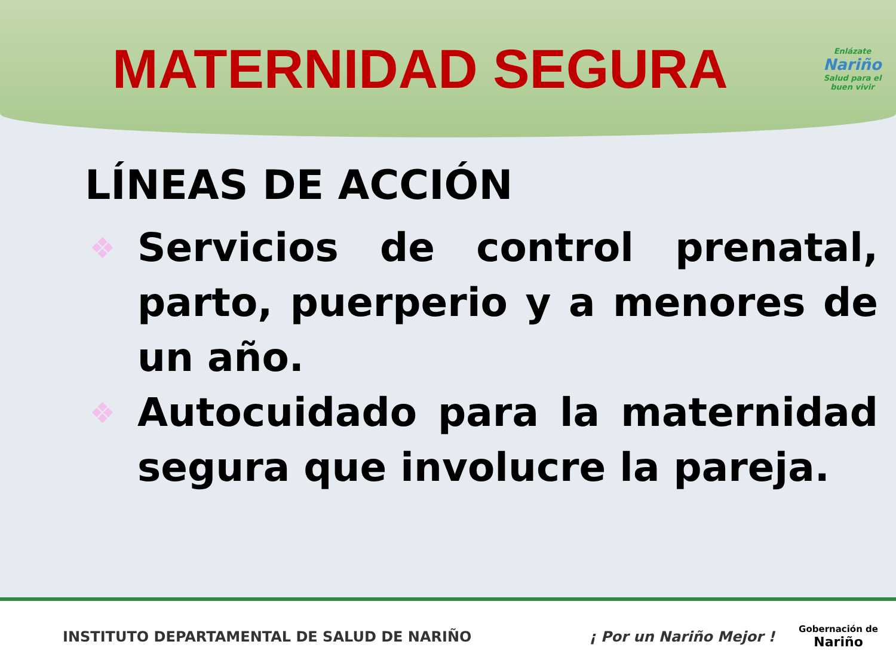MATERNIDAD SEGURA
Enlázate
Nariño
Salud para el buen vivir
LÍNEAS DE ACCIÓN
❖ Servicios de control prenatal, parto, puerperio y a menores de un año.
❖ Autocuidado para la maternidad segura que involucre la pareja.
INSTITUTO DEPARTAMENTAL DE SALUD DE NARIÑO
¡ Por un Nariño Mejor !
Gobernación de
Nariño